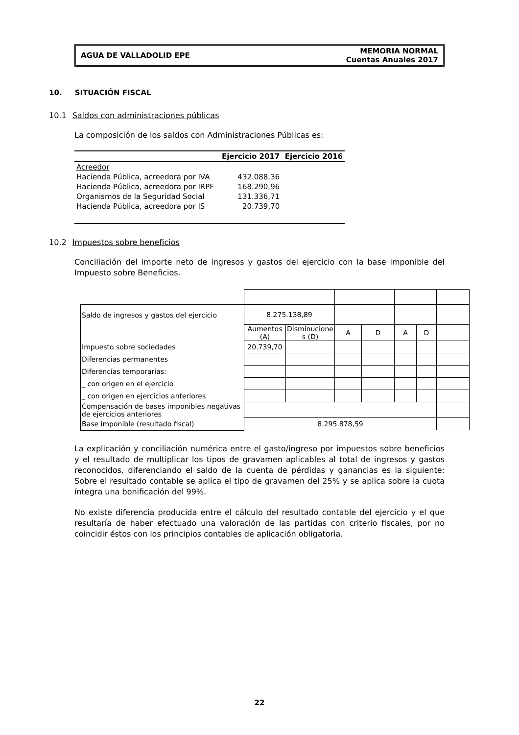AGUA DE VALLADOLID EPE
MEMORIA NORMAL
Cuentas Anuales 2017
10. SITUACIÓN FISCAL
10.1 Saldos con administraciones públicas
La composición de los saldos con Administraciones Públicas es:
| | Ejercicio 2017 | Ejercicio 2016 |
| --- | --- | --- |
| Acreedor | | |
| Hacienda Pública, acreedora por IVA | 432.088,36 | |
| Hacienda Pública, acreedora por IRPF | 168.290,96 | |
| Organismos de la Seguridad Social | 131.336,71 | |
| Hacienda Pública, acreedora por IS | 20.739,70 | |
10.2 Impuestos sobre beneficios
Conciliación del importe neto de ingresos y gastos del ejercicio con la base imponible del Impuesto sobre Beneficios.
| Saldo de ingresos y gastos del ejercicio | 8.275.138,89 | | | | | | |
| | Aumentos (A) | Disminucione s (D) | A | D | A | D | |
| Impuesto sobre sociedades | 20.739,70 | | | | | | |
| Diferencias permanentes | | | | | | | |
| Diferencias temporarias: | | | | | | | |
| _ con origen en el ejercicio | | | | | | | |
| _ con origen en ejercicios anteriores | | | | | | | |
| Compensación de bases imponibles negativas de ejercicios anteriores | | | | | | | |
| Base imponible (resultado fiscal) | 8.295.878,59 | | | | | | |
La explicación y conciliación numérica entre el gasto/ingreso por impuestos sobre beneficios y el resultado de multiplicar los tipos de gravamen aplicables al total de ingresos y gastos reconocidos, diferenciando el saldo de la cuenta de pérdidas y ganancias es la siguiente: Sobre el resultado contable se aplica el tipo de gravamen del 25% y se aplica sobre la cuota íntegra una bonificación del 99%.
No existe diferencia producida entre el cálculo del resultado contable del ejercicio y el que resultaría de haber efectuado una valoración de las partidas con criterio fiscales, por no coincidir éstos con los principios contables de aplicación obligatoria.
22